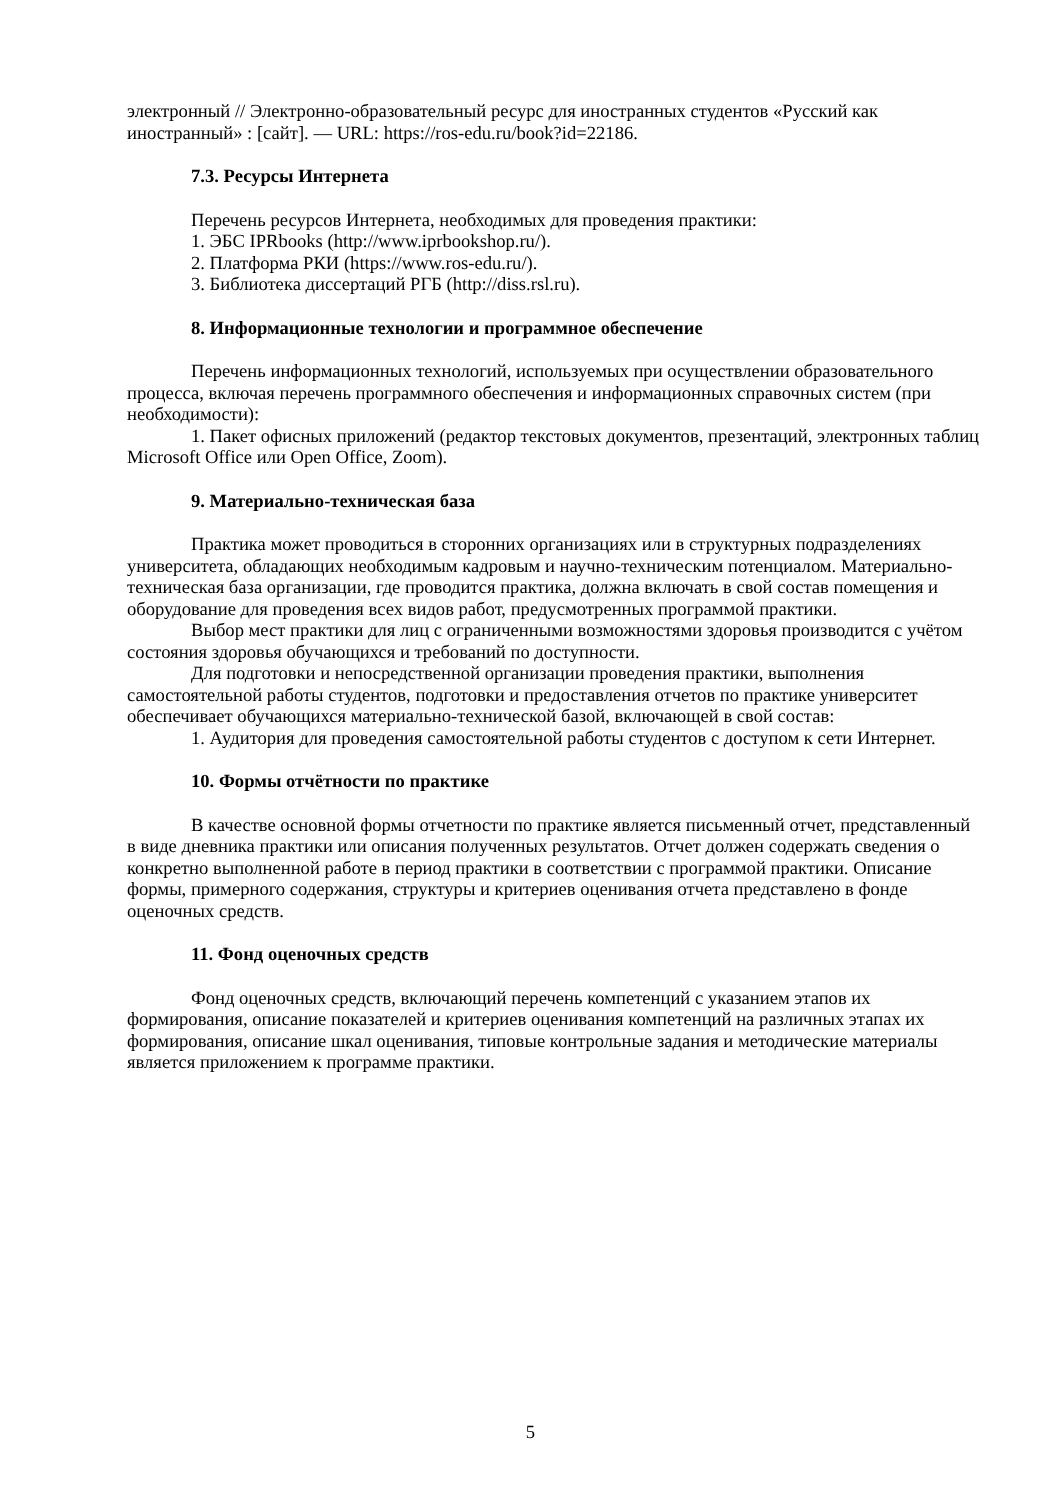электронный // Электронно-образовательный ресурс для иностранных студентов «Русский как иностранный» : [сайт]. — URL: https://ros-edu.ru/book?id=22186.
7.3. Ресурсы Интернета
Перечень ресурсов Интернета, необходимых для проведения практики:
1. ЭБС IPRbooks (http://www.iprbookshop.ru/).
2. Платформа РКИ (https://www.ros-edu.ru/).
3. Библиотека диссертаций РГБ (http://diss.rsl.ru).
8. Информационные технологии и программное обеспечение
Перечень информационных технологий, используемых при осуществлении образовательного процесса, включая перечень программного обеспечения и информационных справочных систем (при необходимости):
1. Пакет офисных приложений (редактор текстовых документов, презентаций, электронных таблиц Microsoft Office или Open Office, Zoom).
9. Материально-техническая база
Практика может проводиться в сторонних организациях или в структурных подразделениях университета, обладающих необходимым кадровым и научно-техническим потенциалом. Материально-техническая база организации, где проводится практика, должна включать в свой состав помещения и оборудование для проведения всех видов работ, предусмотренных программой практики.
Выбор мест практики для лиц с ограниченными возможностями здоровья производится с учётом состояния здоровья обучающихся и требований по доступности.
Для подготовки и непосредственной организации проведения практики, выполнения самостоятельной работы студентов, подготовки и предоставления отчетов по практике университет обеспечивает обучающихся материально-технической базой, включающей в свой состав:
1. Аудитория для проведения самостоятельной работы студентов с доступом к сети Интернет.
10. Формы отчётности по практике
В качестве основной формы отчетности по практике является письменный отчет, представленный в виде дневника практики или описания полученных результатов. Отчет должен содержать сведения о конкретно выполненной работе в период практики в соответствии с программой практики. Описание формы, примерного содержания, структуры и критериев оценивания отчета представлено в фонде оценочных средств.
11. Фонд оценочных средств
Фонд оценочных средств, включающий перечень компетенций с указанием этапов их формирования, описание показателей и критериев оценивания компетенций на различных этапах их формирования, описание шкал оценивания, типовые контрольные задания и методические материалы является приложением к программе практики.
5